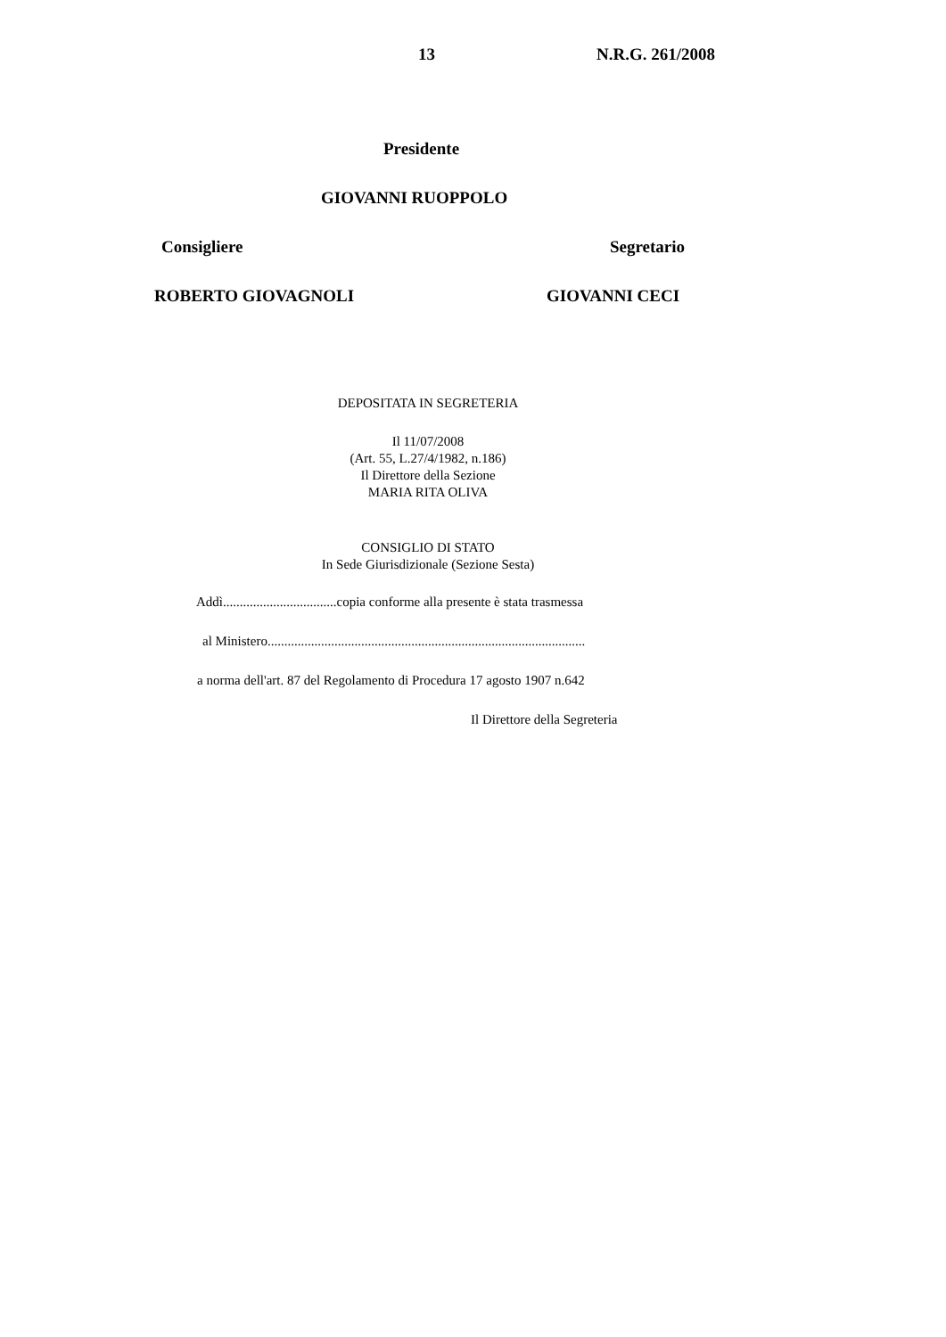13 N.R.G. 261/2008
Presidente
GIOVANNI RUOPPOLO
Consigliere Segretario
ROBERTO GIOVAGNOLI GIOVANNI CECI
DEPOSITATA IN SEGRETERIA
Il 11/07/2008
(Art. 55, L.27/4/1982, n.186)
Il Direttore della Sezione
MARIA RITA OLIVA
CONSIGLIO DI STATO
In Sede Giurisdizionale (Sezione Sesta)
Addì..................................copia conforme alla presente è stata trasmessa
al Ministero...............................................................................................
a norma dell'art. 87 del Regolamento di Procedura 17 agosto 1907 n.642
Il Direttore della Segreteria